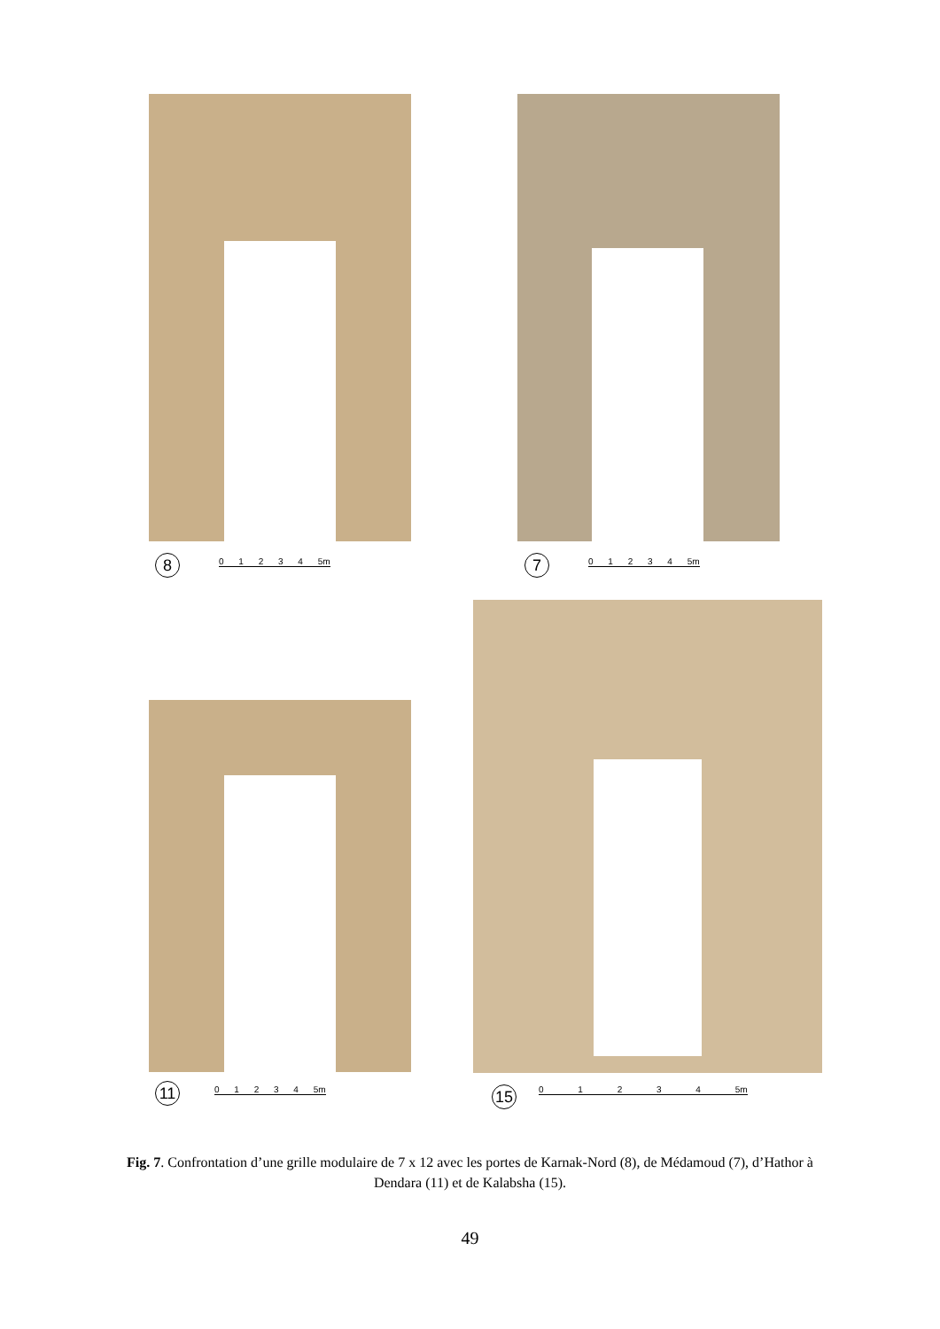8 0 1 2 3 4 5m 7 0 1 2 3 4 5m
11 0 1 2 3 4 5m 15 0 1 2 3 4 5m
Fig. 7. Confrontation d’une grille modulaire de 7 x 12 avec les portes de Karnak-Nord (8), de Médamoud (7), d’Hathor à Dendara (11) et de Kalabsha (15).
49